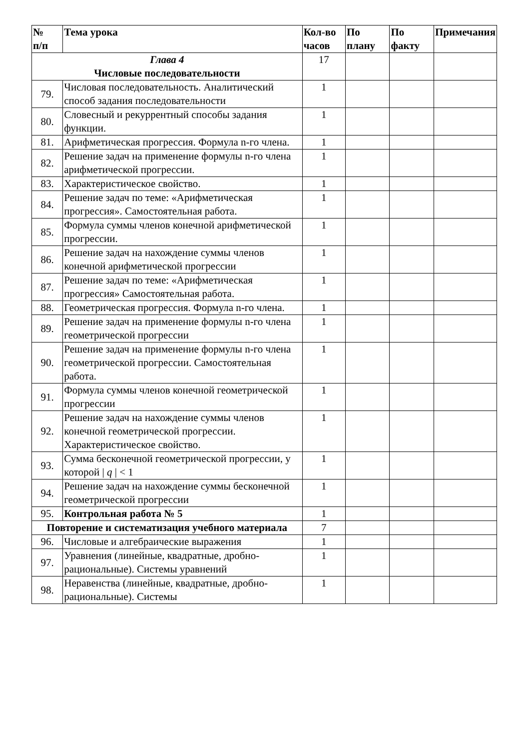| № п/п | Тема урока | Кол-во часов | По плану | По факту | Примечания |
| --- | --- | --- | --- | --- | --- |
| Глава 4 Числовые последовательности | | 17 | | | |
| 79. | Числовая последовательность. Аналитический способ задания последовательности | 1 | | | |
| 80. | Словесный и рекуррентный способы задания функции. | 1 | | | |
| 81. | Арифметическая прогрессия. Формула n-го члена. | 1 | | | |
| 82. | Решение задач на применение формулы n-го члена арифметической прогрессии. | 1 | | | |
| 83. | Характеристическое свойство. | 1 | | | |
| 84. | Решение задач по теме: «Арифметическая прогрессия». Самостоятельная работа. | 1 | | | |
| 85. | Формула суммы членов конечной арифметической прогрессии. | 1 | | | |
| 86. | Решение задач на нахождение суммы членов конечной арифметической прогрессии | 1 | | | |
| 87. | Решение задач по теме: «Арифметическая прогрессия» Самостоятельная работа. | 1 | | | |
| 88. | Геометрическая прогрессия. Формула n-го члена. | 1 | | | |
| 89. | Решение задач на применение формулы n-го члена геометрической прогрессии | 1 | | | |
| 90. | Решение задач на применение формулы n-го члена геометрической прогрессии. Самостоятельная работа. | 1 | | | |
| 91. | Формула суммы членов конечной геометрической прогрессии | 1 | | | |
| 92. | Решение задач на нахождение суммы членов конечной геометрической прогрессии. Характеристическое свойство. | 1 | | | |
| 93. | Сумма бесконечной геометрической прогрессии, у которой / q / < 1 | 1 | | | |
| 94. | Решение задач на нахождение суммы бесконечной геометрической прогрессии | 1 | | | |
| 95. | Контрольная работа № 5 | 1 | | | |
| Повторение и систематизация учебного материала | | 7 | | | |
| 96. | Числовые и алгебраические выражения | 1 | | | |
| 97. | Уравнения (линейные, квадратные, дробно-рациональные). Системы уравнений | 1 | | | |
| 98. | Неравенства (линейные, квадратные, дробно-рациональные). Системы | 1 | | | |